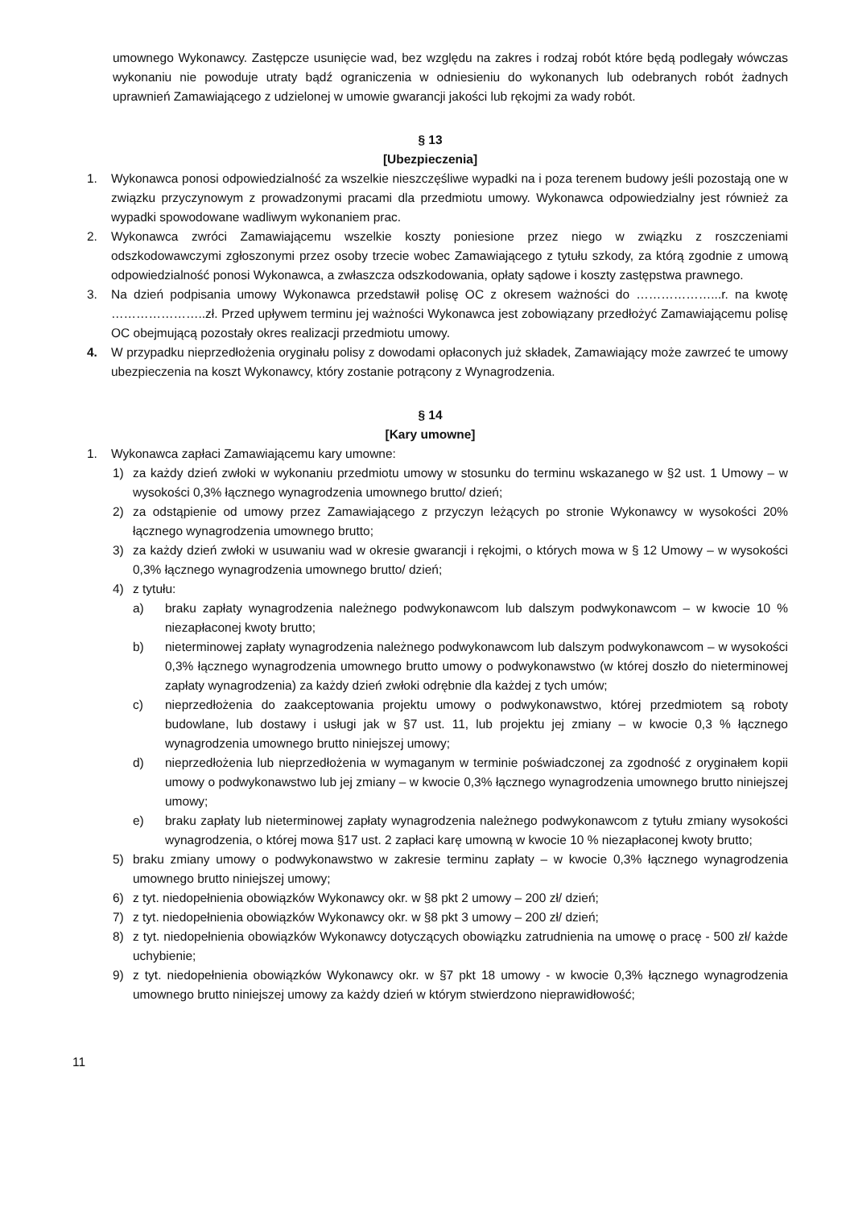umownego Wykonawcy. Zastępcze usunięcie wad, bez względu na zakres i rodzaj robót które będą podlegały wówczas wykonaniu nie powoduje utraty bądź ograniczenia w odniesieniu do wykonanych lub odebranych robót żadnych uprawnień Zamawiającego z udzielonej w umowie gwarancji jakości lub rękojmi za wady robót.
§ 13
[Ubezpieczenia]
1. Wykonawca ponosi odpowiedzialność za wszelkie nieszczęśliwe wypadki na i poza terenem budowy jeśli pozostają one w związku przyczynowym z prowadzonymi pracami dla przedmiotu umowy. Wykonawca odpowiedzialny jest również za wypadki spowodowane wadliwym wykonaniem prac.
2. Wykonawca zwróci Zamawiającemu wszelkie koszty poniesione przez niego w związku z roszczeniami odszkodowawczymi zgłoszonymi przez osoby trzecie wobec Zamawiającego z tytułu szkody, za którą zgodnie z umową odpowiedzialność ponosi Wykonawca, a zwłaszcza odszkodowania, opłaty sądowe i koszty zastępstwa prawnego.
3. Na dzień podpisania umowy Wykonawca przedstawił polisę OC z okresem ważności do ………………...r. na kwotę …………………..zł. Przed upływem terminu jej ważności Wykonawca jest zobowiązany przedłożyć Zamawiającemu polisę OC obejmującą pozostały okres realizacji przedmiotu umowy.
4. W przypadku nieprzedłożenia oryginału polisy z dowodami opłaconych już składek, Zamawiający może zawrzeć te umowy ubezpieczenia na koszt Wykonawcy, który zostanie potrącony z Wynagrodzenia.
§ 14
[Kary umowne]
1. Wykonawca zapłaci Zamawiającemu kary umowne:
1) za każdy dzień zwłoki w wykonaniu przedmiotu umowy w stosunku do terminu wskazanego w §2 ust. 1 Umowy – w wysokości 0,3% łącznego wynagrodzenia umownego brutto/ dzień;
2) za odstąpienie od umowy przez Zamawiającego z przyczyn leżących po stronie Wykonawcy w wysokości 20% łącznego wynagrodzenia umownego brutto;
3) za każdy dzień zwłoki w usuwaniu wad w okresie gwarancji i rękojmi, o których mowa w § 12 Umowy – w wysokości 0,3% łącznego wynagrodzenia umownego brutto/ dzień;
4) z tytułu:
a) braku zapłaty wynagrodzenia należnego podwykonawcom lub dalszym podwykonawcom – w kwocie 10 % niezapłaconej kwoty brutto;
b) nieterminowej zapłaty wynagrodzenia należnego podwykonawcom lub dalszym podwykonawcom – w wysokości 0,3% łącznego wynagrodzenia umownego brutto umowy o podwykonawstwo (w której doszło do nieterminowej zapłaty wynagrodzenia) za każdy dzień zwłoki odrębnie dla każdej z tych umów;
c) nieprzedłożenia do zaakceptowania projektu umowy o podwykonawstwo, której przedmiotem są roboty budowlane, lub dostawy i usługi jak w §7 ust. 11, lub projektu jej zmiany – w kwocie 0,3 % łącznego wynagrodzenia umownego brutto niniejszej umowy;
d) nieprzedłożenia lub nieprzedłożenia w wymaganym w terminie poświadczonej za zgodność z oryginałem kopii umowy o podwykonawstwo lub jej zmiany – w kwocie 0,3% łącznego wynagrodzenia umownego brutto niniejszej umowy;
e) braku zapłaty lub nieterminowej zapłaty wynagrodzenia należnego podwykonawcom z tytułu zmiany wysokości wynagrodzenia, o której mowa §17 ust. 2 zapłaci karę umowną w kwocie 10 % niezapłaconej kwoty brutto;
5) braku zmiany umowy o podwykonawstwo w zakresie terminu zapłaty – w kwocie 0,3% łącznego wynagrodzenia umownego brutto niniejszej umowy;
6) z tyt. niedopełnienia obowiązków Wykonawcy okr. w §8 pkt 2 umowy – 200 zł/ dzień;
7) z tyt. niedopełnienia obowiązków Wykonawcy okr. w §8 pkt 3 umowy – 200 zł/ dzień;
8) z tyt. niedopełnienia obowiązków Wykonawcy dotyczących obowiązku zatrudnienia na umowę o pracę - 500 zł/ każde uchybienie;
9) z tyt. niedopełnienia obowiązków Wykonawcy okr. w §7 pkt 18 umowy - w kwocie 0,3% łącznego wynagrodzenia umownego brutto niniejszej umowy za każdy dzień w którym stwierdzono nieprawidłowość;
11